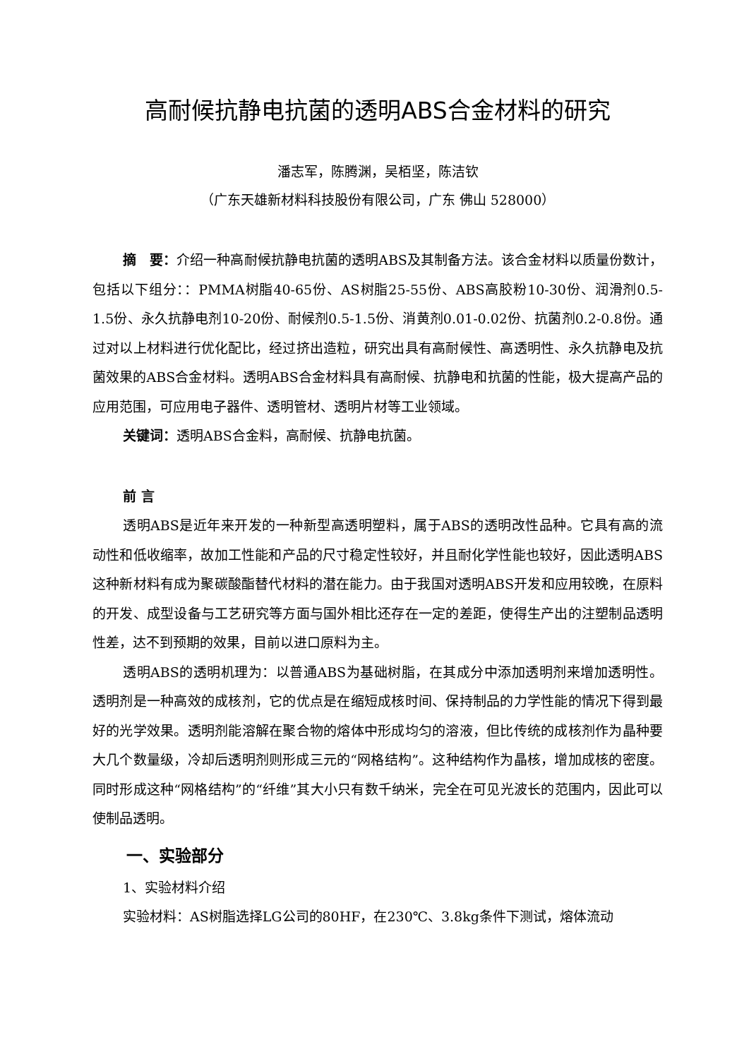高耐候抗静电抗菌的透明ABS合金材料的研究
潘志军，陈腾渊，吴栢坚，陈洁钦
（广东天雄新材料科技股份有限公司，广东 佛山 528000）
摘　要：介绍一种高耐候抗静电抗菌的透明ABS及其制备方法。该合金材料以质量份数计，包括以下组分：：PMMA树脂40-65份、AS树脂25-55份、ABS高胶粉10-30份、润滑剂0.5-1.5份、永久抗静电剂10-20份、耐候剂0.5-1.5份、消黄剂0.01-0.02份、抗菌剂0.2-0.8份。通过对以上材料进行优化配比，经过挤出造粒，研究出具有高耐候性、高透明性、永久抗静电及抗菌效果的ABS合金材料。透明ABS合金材料具有高耐候、抗静电和抗菌的性能，极大提高产品的应用范围，可应用电子器件、透明管材、透明片材等工业领域。
关键词：透明ABS合金料，高耐候、抗静电抗菌。
前 言
透明ABS是近年来开发的一种新型高透明塑料，属于ABS的透明改性品种。它具有高的流动性和低收缩率，故加工性能和产品的尺寸稳定性较好，并且耐化学性能也较好，因此透明ABS这种新材料有成为聚碳酸酯替代材料的潜在能力。由于我国对透明ABS开发和应用较晚，在原料的开发、成型设备与工艺研究等方面与国外相比还存在一定的差距，使得生产出的注塑制品透明性差，达不到预期的效果，目前以进口原料为主。
透明ABS的透明机理为：以普通ABS为基础树脂，在其成分中添加透明剂来增加透明性。透明剂是一种高效的成核剂，它的优点是在缩短成核时间、保持制品的力学性能的情况下得到最好的光学效果。透明剂能溶解在聚合物的熔体中形成均匀的溶液，但比传统的成核剂作为晶种要大几个数量级，冷却后透明剂则形成三元的“网格结构”。这种结构作为晶核，增加成核的密度。同时形成这种“网格结构”的“纤维”其大小只有数千纳米，完全在可见光波长的范围内，因此可以使制品透明。
一、实验部分
1、实验材料介绍
实验材料：AS树脂选择LG公司的80HF，在230℃、3.8kg条件下测试，熔体流动